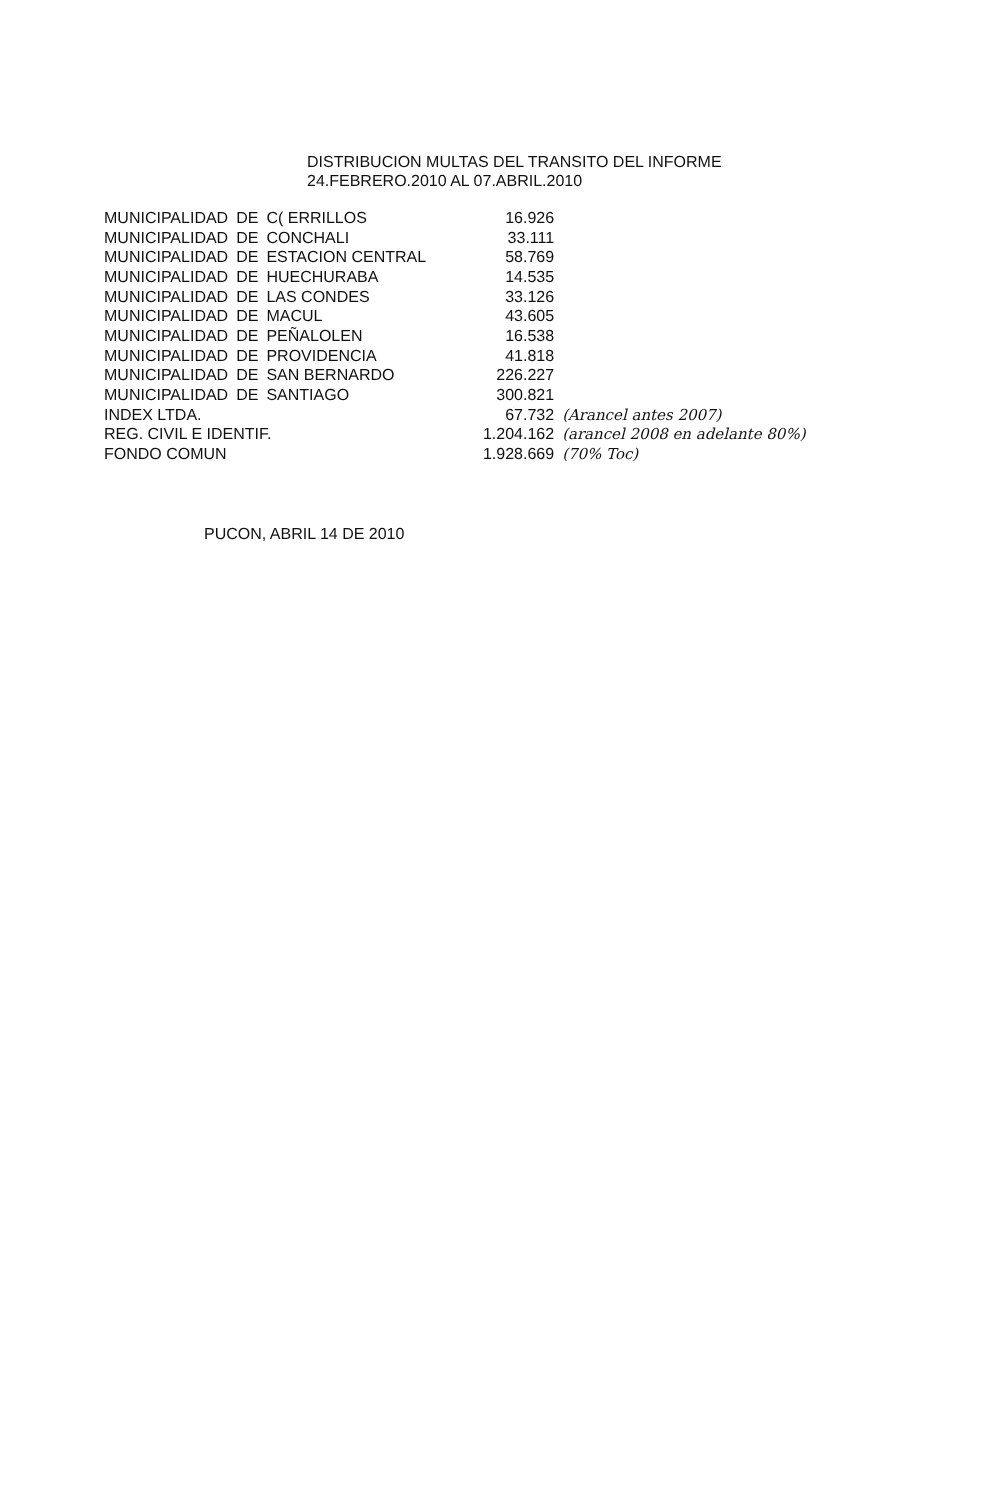DISTRIBUCION MULTAS DEL TRANSITO DEL INFORME
24.FEBRERO.2010 AL 07.ABRIL.2010
| MUNICIPALIDAD | DE | C( ERRILLOS | 16.926 | |
| MUNICIPALIDAD | DE | CONCHALI | 33.111 | |
| MUNICIPALIDAD | DE | ESTACION CENTRAL | 58.769 | |
| MUNICIPALIDAD | DE | HUECHURABA | 14.535 | |
| MUNICIPALIDAD | DE | LAS CONDES | 33.126 | |
| MUNICIPALIDAD | DE | MACUL | 43.605 | |
| MUNICIPALIDAD | DE | PEÑALOLEN | 16.538 | |
| MUNICIPALIDAD | DE | PROVIDENCIA | 41.818 | |
| MUNICIPALIDAD | DE | SAN BERNARDO | 226.227 | |
| MUNICIPALIDAD | DE | SANTIAGO | 300.821 | |
| INDEX LTDA. | | | 67.732 | (Arancel antes 2007) |
| REG. CIVIL E IDENTIF. | | | 1.204.162 | (arancel 2008 en adelante 80%) |
| FONDO COMUN | | | 1.928.669 | (70% Toc) |
PUCON, ABRIL 14 DE 2010